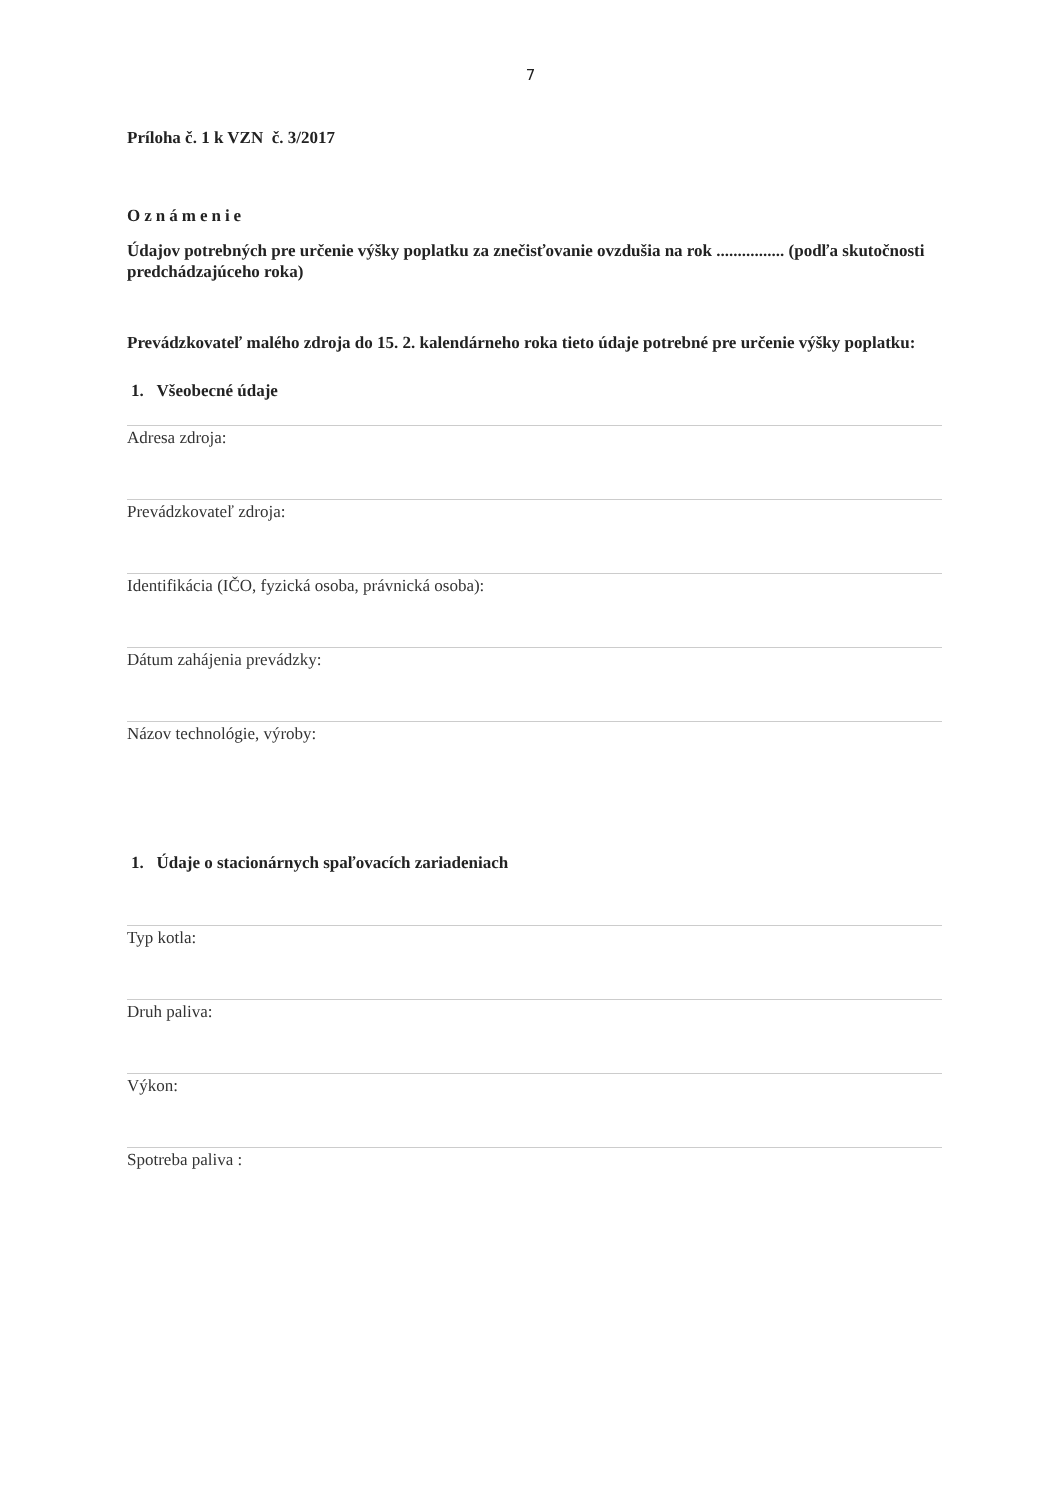7
Príloha č. 1 k VZN č. 3/2017
Oznámenie
Údajov potrebných pre určenie výšky poplatku za znečisťovanie ovzdušia na rok ................ (podľa skutočnosti predchádzajúceho roka)
Prevádzkovateľ malého zdroja do 15. 2. kalendárneho roka tieto údaje potrebné pre určenie výšky poplatku:
1. Všeobecné údaje
Adresa zdroja:
Prevádzkovateľ zdroja:
Identifikácia (IČO, fyzická osoba, právnická osoba):
Dátum zahájenia prevádzky:
Názov technológie, výroby:
1. Údaje o stacionárnych spaľovacích zariadeniach
Typ kotla:
Druh paliva:
Výkon:
Spotreba paliva :